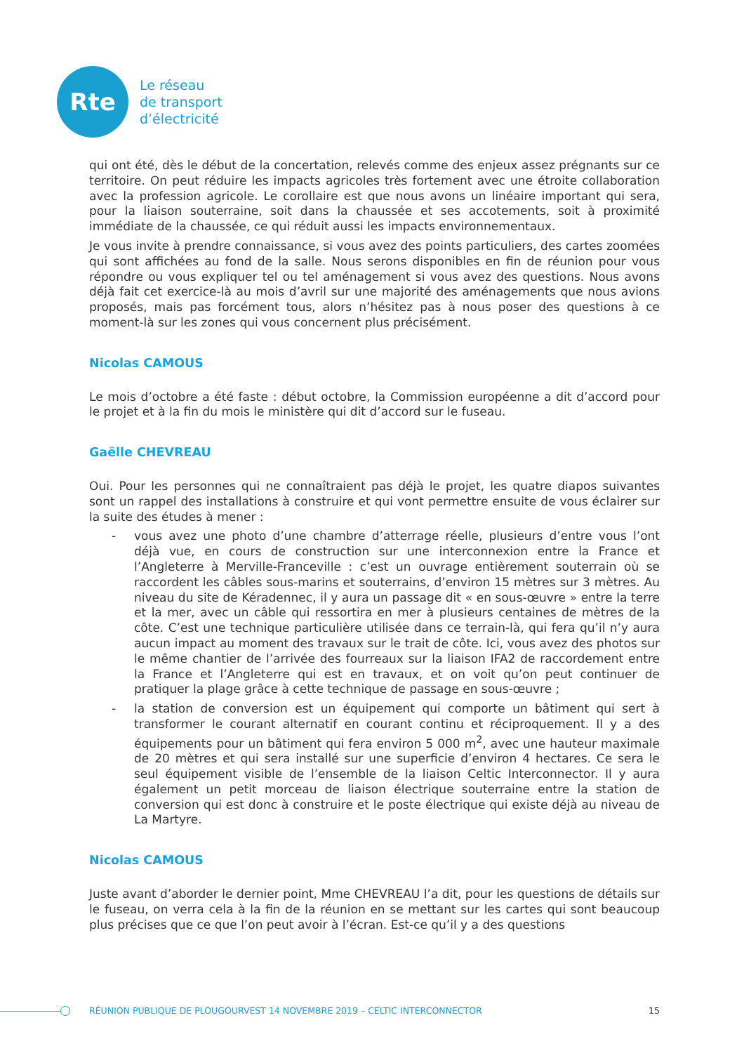Rte
Le réseau
de transport
d’électricité
qui ont été, dès le début de la concertation, relevés comme des enjeux assez prégnants sur ce territoire. On peut réduire les impacts agricoles très fortement avec une étroite collaboration avec la profession agricole. Le corollaire est que nous avons un linéaire important qui sera, pour la liaison souterraine, soit dans la chaussée et ses accotements, soit à proximité immédiate de la chaussée, ce qui réduit aussi les impacts environnementaux.
Je vous invite à prendre connaissance, si vous avez des points particuliers, des cartes zoomées qui sont affichées au fond de la salle. Nous serons disponibles en fin de réunion pour vous répondre ou vous expliquer tel ou tel aménagement si vous avez des questions. Nous avons déjà fait cet exercice-là au mois d’avril sur une majorité des aménagements que nous avions proposés, mais pas forcément tous, alors n’hésitez pas à nous poser des questions à ce moment-là sur les zones qui vous concernent plus précisément.
Nicolas CAMOUS
Le mois d’octobre a été faste : début octobre, la Commission européenne a dit d’accord pour le projet et à la fin du mois le ministère qui dit d’accord sur le fuseau.
Gaëlle CHEVREAU
Oui. Pour les personnes qui ne connaîtraient pas déjà le projet, les quatre diapos suivantes sont un rappel des installations à construire et qui vont permettre ensuite de vous éclairer sur la suite des études à mener :
- vous avez une photo d’une chambre d’atterrage réelle, plusieurs d’entre vous l’ont déjà vue, en cours de construction sur une interconnexion entre la France et l’Angleterre à Merville-Franceville : c’est un ouvrage entièrement souterrain où se raccordent les câbles sous-marins et souterrains, d’environ 15 mètres sur 3 mètres. Au niveau du site de Kéradennec, il y aura un passage dit « en sous-œuvre » entre la terre et la mer, avec un câble qui ressortira en mer à plusieurs centaines de mètres de la côte. C’est une technique particulière utilisée dans ce terrain-là, qui fera qu’il n’y aura aucun impact au moment des travaux sur le trait de côte. Ici, vous avez des photos sur le même chantier de l’arrivée des fourreaux sur la liaison IFA2 de raccordement entre la France et l’Angleterre qui est en travaux, et on voit qu’on peut continuer de pratiquer la plage grâce à cette technique de passage en sous-œuvre ;
- la station de conversion est un équipement qui comporte un bâtiment qui sert à transformer le courant alternatif en courant continu et réciproquement. Il y a des équipements pour un bâtiment qui fera environ 5 000 m<sup>2</sup>, avec une hauteur maximale de 20 mètres et qui sera installé sur une superficie d’environ 4 hectares. Ce sera le seul équipement visible de l’ensemble de la liaison Celtic Interconnector. Il y aura également un petit morceau de liaison électrique souterraine entre la station de conversion qui est donc à construire et le poste électrique qui existe déjà au niveau de La Martyre.
Nicolas CAMOUS
Juste avant d’aborder le dernier point, Mme CHEVREAU l’a dit, pour les questions de détails sur le fuseau, on verra cela à la fin de la réunion en se mettant sur les cartes qui sont beaucoup plus précises que ce que l’on peut avoir à l’écran. Est-ce qu’il y a des questions
RÉUNION PUBLIQUE DE PLOUGOURVEST 14 NOVEMBRE 2019 – CELTIC INTERCONNECTOR 15